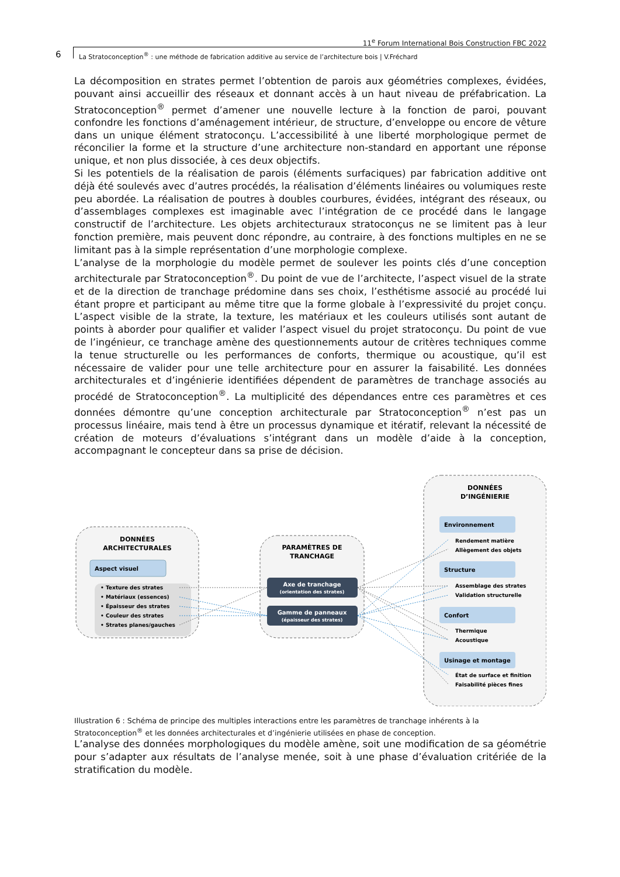11<sup>e</sup> Forum International Bois Construction FBC 2022
6
La Stratoconception<sup>®</sup> : une méthode de fabrication additive au service de l’architecture bois | V.Fréchard
La décomposition en strates permet l’obtention de parois aux géométries complexes, évidées, pouvant ainsi accueillir des réseaux et donnant accès à un haut niveau de préfabrication. La Stratoconception<sup>®</sup> permet d’amener une nouvelle lecture à la fonction de paroi, pouvant confondre les fonctions d’aménagement intérieur, de structure, d’enveloppe ou encore de vêture dans un unique élément stratoconçu. L’accessibilité à une liberté morphologique permet de réconcilier la forme et la structure d’une architecture non-standard en apportant une réponse unique, et non plus dissociée, à ces deux objectifs.
Si les potentiels de la réalisation de parois (éléments surfaciques) par fabrication additive ont déjà été soulevés avec d’autres procédés, la réalisation d’éléments linéaires ou volumiques reste peu abordée. La réalisation de poutres à doubles courbures, évidées, intégrant des réseaux, ou d’assemblages complexes est imaginable avec l’intégration de ce procédé dans le langage constructif de l’architecture. Les objets architecturaux stratoconçus ne se limitent pas à leur fonction première, mais peuvent donc répondre, au contraire, à des fonctions multiples en ne se limitant pas à la simple représentation d’une morphologie complexe.
L’analyse de la morphologie du modèle permet de soulever les points clés d’une conception architecturale par Stratoconception<sup>®</sup>. Du point de vue de l’architecte, l’aspect visuel de la strate et de la direction de tranchage prédomine dans ses choix, l’esthétisme associé au procédé lui étant propre et participant au même titre que la forme globale à l’expressivité du projet conçu. L’aspect visible de la strate, la texture, les matériaux et les couleurs utilisés sont autant de points à aborder pour qualifier et valider l’aspect visuel du projet stratoconçu. Du point de vue de l’ingénieur, ce tranchage amène des questionnements autour de critères techniques comme la tenue structurelle ou les performances de conforts, thermique ou acoustique, qu’il est nécessaire de valider pour une telle architecture pour en assurer la faisabilité. Les données architecturales et d’ingénierie identifiées dépendent de paramètres de tranchage associés au procédé de Stratoconception<sup>®</sup>. La multiplicité des dépendances entre ces paramètres et ces données démontre qu’une conception architecturale par Stratoconception<sup>®</sup> n’est pas un processus linéaire, mais tend à être un processus dynamique et itératif, relevant la nécessité de création de moteurs d’évaluations s’intégrant dans un modèle d’aide à la conception, accompagnant le concepteur dans sa prise de décision.
DONNÉES
ARCHITECTURALES
Aspect visuel
• Texture des strates
• Matériaux (essences)
• Épaisseur des strates
• Couleur des strates
• Strates planes/gauches
PARAMÈTRES DE
TRANCHAGE
Axe de tranchage
(orientation des strates)
Gamme de panneaux
(épaisseur des strates)
DONNÉES
D’INGÉNIERIE
Environnement
Rendement matière
Allègement des objets
Structure
Assemblage des strates
Validation structurelle
Confort
Thermique
Acoustique
Usinage et montage
État de surface et finition
Faisabilité pièces fines
Illustration 6 : Schéma de principe des multiples interactions entre les paramètres de tranchage inhérents à la Stratoconception<sup>®</sup> et les données architecturales et d’ingénierie utilisées en phase de conception.
L’analyse des données morphologiques du modèle amène, soit une modification de sa géométrie pour s’adapter aux résultats de l’analyse menée, soit à une phase d’évaluation critériée de la stratification du modèle.